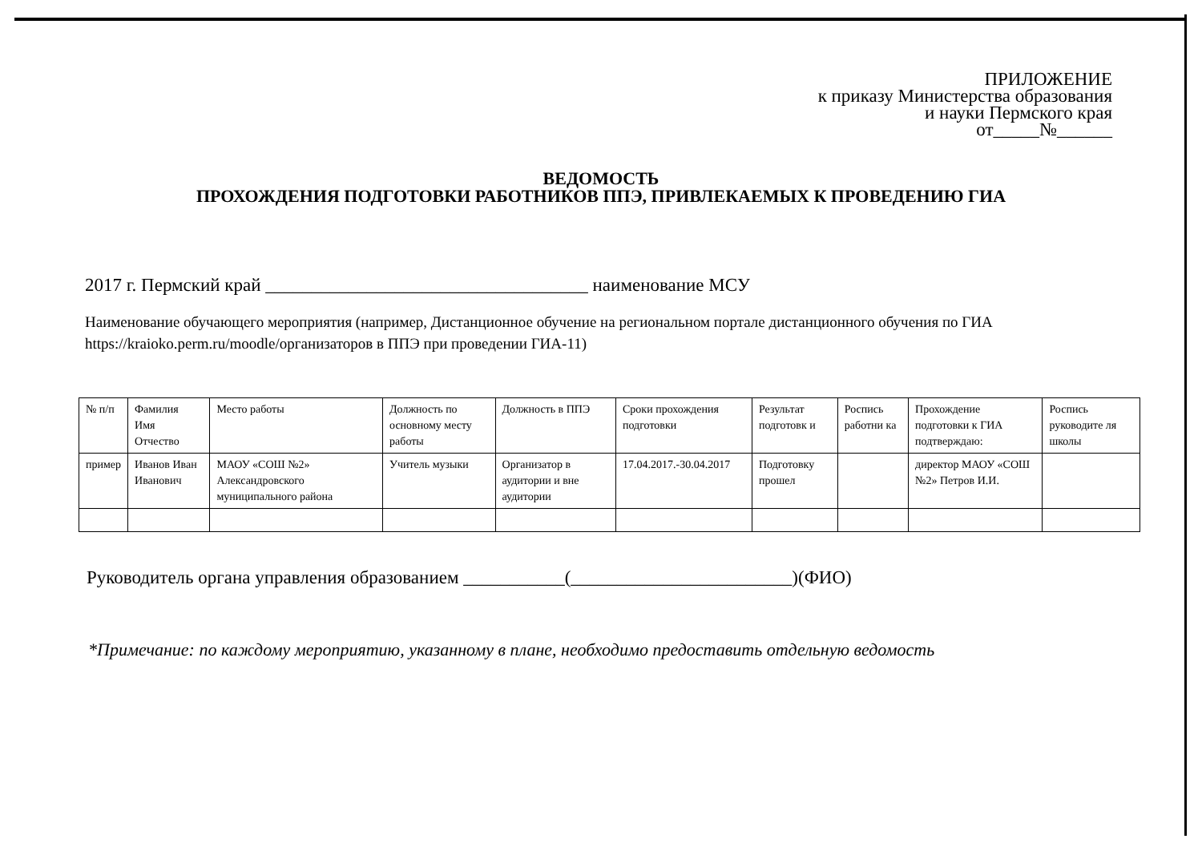ПРИЛОЖЕНИЕ
к приказу Министерства образования
и науки Пермского края
от_____№______
ВЕДОМОСТЬ
ПРОХОЖДЕНИЯ ПОДГОТОВКИ РАБОТНИКОВ ППЭ, ПРИВЛЕКАЕМЫХ К ПРОВЕДЕНИЮ ГИА
2017 г. Пермский край ___________________________________ наименование МСУ
Наименование обучающего мероприятия (например, Дистанционное обучение на региональном портале дистанционного обучения по ГИА https://kraioko.perm.ru/moodle/организаторов в ППЭ при проведении ГИА-11)
| № п/п | Фамилия Имя Отчество | Место работы | Должность по основному месту работы | Должность в ППЭ | Сроки прохождения подготовки | Результат подготовк и | Роспись работни ка | Прохождение подготовки к ГИА подтверждаю: | Роспись руководите ля школы |
| --- | --- | --- | --- | --- | --- | --- | --- | --- | --- |
| пример | Иванов Иван Иванович | МАОУ «СОШ №2» Александровского муниципального района | Учитель музыки | Организатор в аудитории и вне аудитории | 17.04.2017.-30.04.2017 | Подготовку прошел | | директор МАОУ «СОШ №2» Петров И.И. | |
Руководитель органа управления образованием ___________(________________________)(ФИО)
*Примечание: по каждому мероприятию, указанному в плане, необходимо предоставить отдельную ведомость